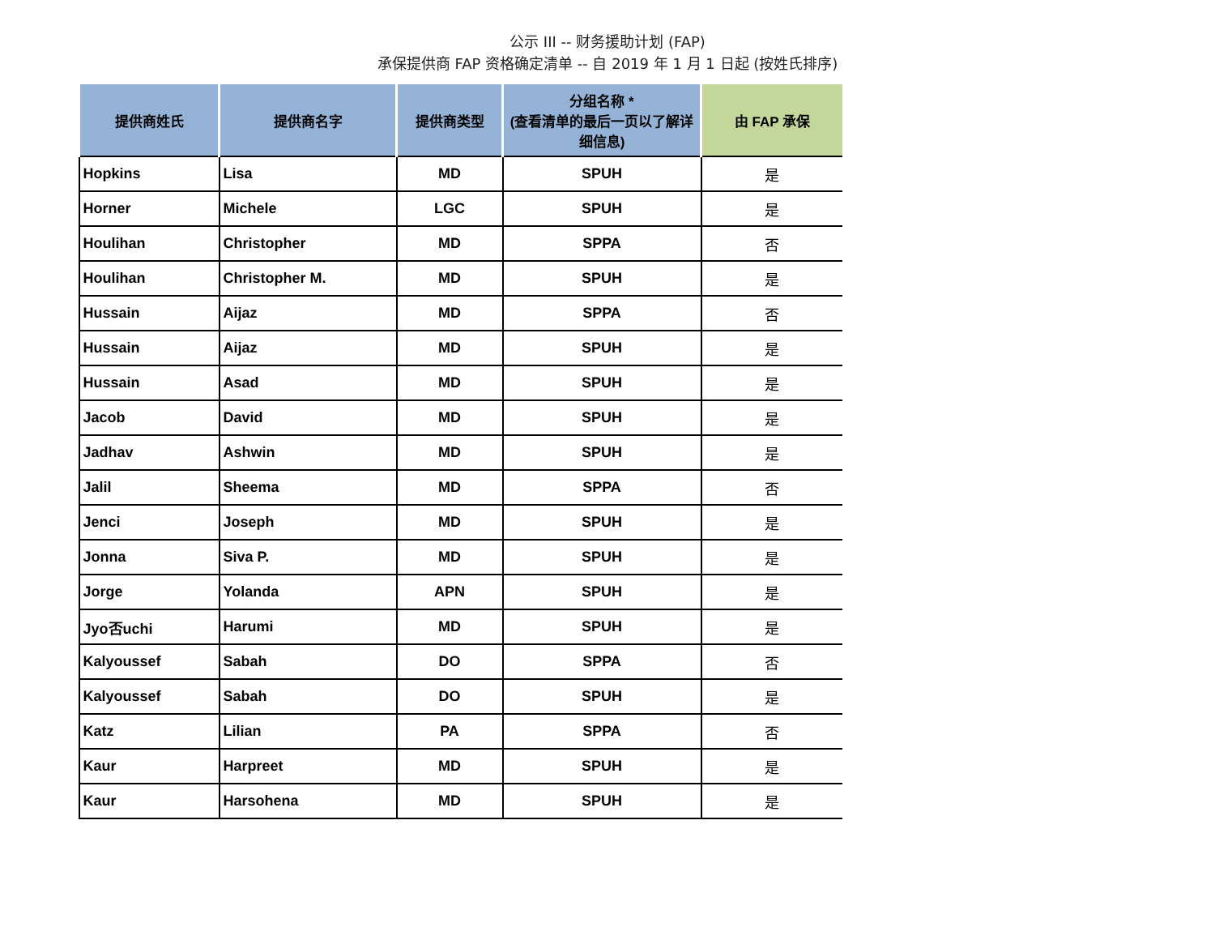公示 III -- 财务援助计划 (FAP)
承保提供商 FAP 资格确定清单 -- 自 2019 年 1 月 1 日起 (按姓氏排序)
| 提供商姓氏 | 提供商名字 | 提供商类型 | 分组名称 * (查看清单的最后一页以了解详细信息) | 由 FAP 承保 |
| --- | --- | --- | --- | --- |
| Hopkins | Lisa | MD | SPUH | 是 |
| Horner | Michele | LGC | SPUH | 是 |
| Houlihan | Christopher | MD | SPPA | 否 |
| Houlihan | Christopher M. | MD | SPUH | 是 |
| Hussain | Aijaz | MD | SPPA | 否 |
| Hussain | Aijaz | MD | SPUH | 是 |
| Hussain | Asad | MD | SPUH | 是 |
| Jacob | David | MD | SPUH | 是 |
| Jadhav | Ashwin | MD | SPUH | 是 |
| Jalil | Sheema | MD | SPPA | 否 |
| Jenci | Joseph | MD | SPUH | 是 |
| Jonna | Siva P. | MD | SPUH | 是 |
| Jorge | Yolanda | APN | SPUH | 是 |
| Jyo否uchi | Harumi | MD | SPUH | 是 |
| Kalyoussef | Sabah | DO | SPPA | 否 |
| Kalyoussef | Sabah | DO | SPUH | 是 |
| Katz | Lilian | PA | SPPA | 否 |
| Kaur | Harpreet | MD | SPUH | 是 |
| Kaur | Harsohena | MD | SPUH | 是 |